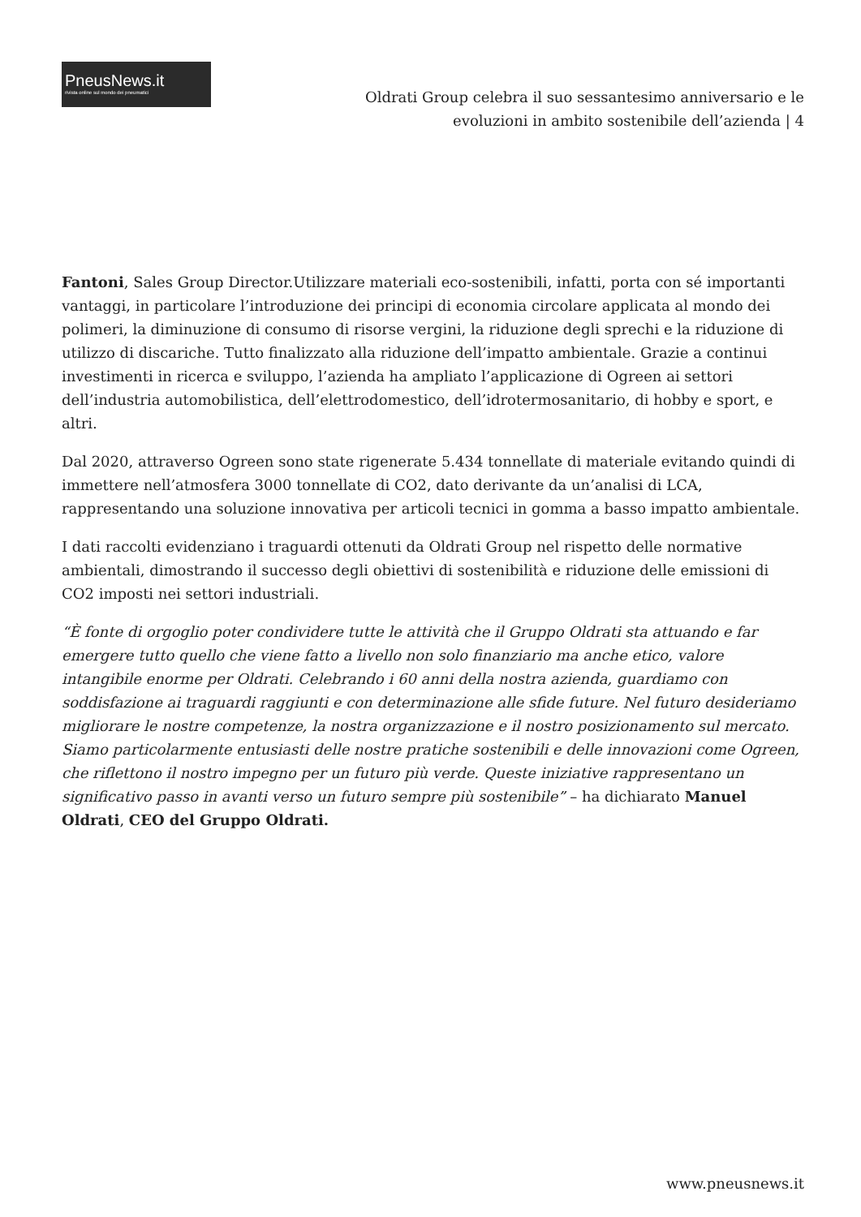PneusNews.it
rivista online sul mondo dei pneumatici
Oldrati Group celebra il suo sessantesimo anniversario e le
evoluzioni in ambito sostenibile dell’azienda | 4
Fantoni, Sales Group Director.Utilizzare materiali eco-sostenibili, infatti, porta con sé importanti vantaggi, in particolare l’introduzione dei principi di economia circolare applicata al mondo dei polimeri, la diminuzione di consumo di risorse vergini, la riduzione degli sprechi e la riduzione di utilizzo di discariche. Tutto finalizzato alla riduzione dell’impatto ambientale. Grazie a continui investimenti in ricerca e sviluppo, l’azienda ha ampliato l’applicazione di Ogreen ai settori dell’industria automobilistica, dell’elettrodomestico, dell’idrotermosanitario, di hobby e sport, e altri.
Dal 2020, attraverso Ogreen sono state rigenerate 5.434 tonnellate di materiale evitando quindi di immettere nell’atmosfera 3000 tonnellate di CO2, dato derivante da un’analisi di LCA, rappresentando una soluzione innovativa per articoli tecnici in gomma a basso impatto ambientale.
I dati raccolti evidenziano i traguardi ottenuti da Oldrati Group nel rispetto delle normative ambientali, dimostrando il successo degli obiettivi di sostenibilità e riduzione delle emissioni di CO2 imposti nei settori industriali.
“È fonte di orgoglio poter condividere tutte le attività che il Gruppo Oldrati sta attuando e far emergere tutto quello che viene fatto a livello non solo finanziario ma anche etico, valore intangibile enorme per Oldrati. Celebrando i 60 anni della nostra azienda, guardiamo con soddisfazione ai traguardi raggiunti e con determinazione alle sfide future. Nel futuro desideriamo migliorare le nostre competenze, la nostra organizzazione e il nostro posizionamento sul mercato. Siamo particolarmente entusiasti delle nostre pratiche sostenibili e delle innovazioni come Ogreen, che riflettono il nostro impegno per un futuro più verde. Queste iniziative rappresentano un significativo passo in avanti verso un futuro sempre più sostenibile” – ha dichiarato Manuel Oldrati, CEO del Gruppo Oldrati.
www.pneusnews.it